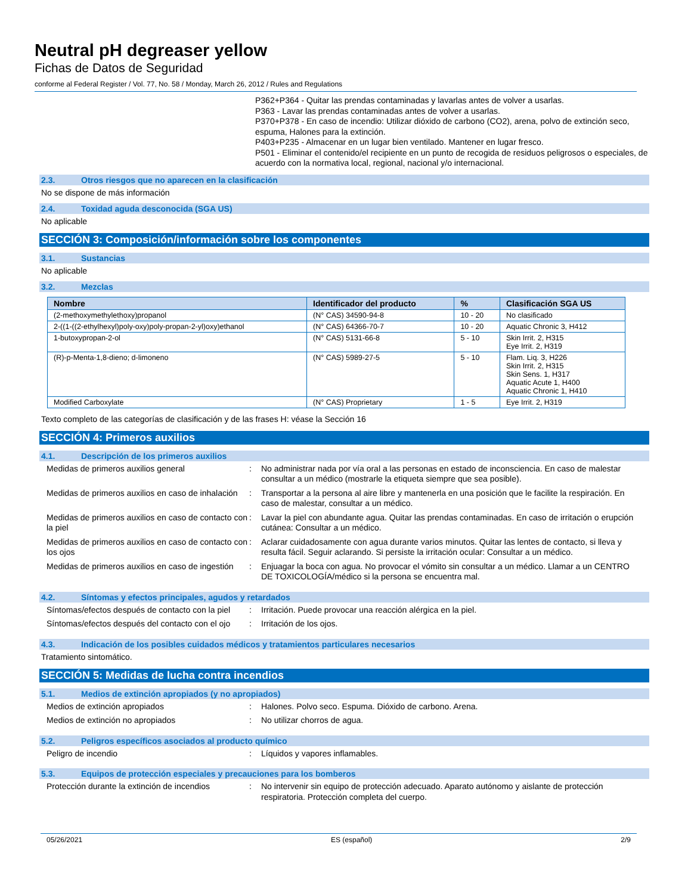Neutral pH degreaser yellow
Fichas de Datos de Seguridad
conforme al Federal Register / Vol. 77, No. 58 / Monday, March 26, 2012 / Rules and Regulations
P362+P364 - Quitar las prendas contaminadas y lavarlas antes de volver a usarlas.
P363 - Lavar las prendas contaminadas antes de volver a usarlas.
P370+P378 - En caso de incendio: Utilizar dióxido de carbono (CO2), arena, polvo de extinción seco, espuma, Halones para la extinción.
P403+P235 - Almacenar en un lugar bien ventilado. Mantener en lugar fresco.
P501 - Eliminar el contenido/el recipiente en un punto de recogida de residuos peligrosos o especiales, de acuerdo con la normativa local, regional, nacional y/o internacional.
2.3. Otros riesgos que no aparecen en la clasificación
No se dispone de más información
2.4. Toxidad aguda desconocida (SGA US)
No aplicable
SECCIÓN 3: Composición/información sobre los componentes
3.1. Sustancias
No aplicable
3.2. Mezclas
| Nombre | Identificador del producto | % | Clasificación SGA US |
| --- | --- | --- | --- |
| (2-methoxymethylethoxy)propanol | (N° CAS) 34590-94-8 | 10 - 20 | No clasificado |
| 2-((1-((2-ethylhexyl)poly-oxy)poly-propan-2-yl)oxy)ethanol | (N° CAS) 64366-70-7 | 10 - 20 | Aquatic Chronic 3, H412 |
| 1-butoxypropan-2-ol | (N° CAS) 5131-66-8 | 5 - 10 | Skin Irrit. 2, H315 Eye Irrit. 2, H319 |
| (R)-p-Menta-1,8-dieno; d-limoneno | (N° CAS) 5989-27-5 | 5 - 10 | Flam. Liq. 3, H226 Skin Irrit. 2, H315 Skin Sens. 1, H317 Aquatic Acute 1, H400 Aquatic Chronic 1, H410 |
| Modified Carboxylate | (N° CAS) Proprietary | 1 - 5 | Eye Irrit. 2, H319 |
Texto completo de las categorías de clasificación y de las frases H: véase la Sección 16
SECCIÓN 4: Primeros auxilios
4.1. Descripción de los primeros auxilios
Medidas de primeros auxilios general
:
No administrar nada por vía oral a las personas en estado de inconsciencia. En caso de malestar consultar a un médico (mostrarle la etiqueta siempre que sea posible).
Medidas de primeros auxilios en caso de inhalación
:
Transportar a la persona al aire libre y mantenerla en una posición que le facilite la respiración. En caso de malestar, consultar a un médico.
Medidas de primeros auxilios en caso de contacto con la piel
:
Lavar la piel con abundante agua. Quitar las prendas contaminadas. En caso de irritación o erupción cutánea: Consultar a un médico.
Medidas de primeros auxilios en caso de contacto con los ojos
:
Aclarar cuidadosamente con agua durante varios minutos. Quitar las lentes de contacto, si lleva y resulta fácil. Seguir aclarando. Si persiste la irritación ocular: Consultar a un médico.
Medidas de primeros auxilios en caso de ingestión
:
Enjuagar la boca con agua. No provocar el vómito sin consultar a un médico. Llamar a un CENTRO DE TOXICOLOGÍA/médico si la persona se encuentra mal.
4.2. Síntomas y efectos principales, agudos y retardados
Síntomas/efectos después de contacto con la piel
:
Irritación. Puede provocar una reacción alérgica en la piel.
Síntomas/efectos después del contacto con el ojo
:
Irritación de los ojos.
4.3. Indicación de los posibles cuidados médicos y tratamientos particulares necesarios
Tratamiento sintomático.
SECCIÓN 5: Medidas de lucha contra incendios
5.1. Medios de extinción apropiados (y no apropiados)
Medios de extinción apropiados
:
Halones. Polvo seco. Espuma. Dióxido de carbono. Arena.
Medios de extinción no apropiados
:
No utilizar chorros de agua.
5.2. Peligros específicos asociados al producto químico
Peligro de incendio
:
Líquidos y vapores inflamables.
5.3. Equipos de protección especiales y precauciones para los bomberos
Protección durante la extinción de incendios
:
No intervenir sin equipo de protección adecuado. Aparato autónomo y aislante de protección respiratoria. Protección completa del cuerpo.
05/26/2021 ES (español) 2/9